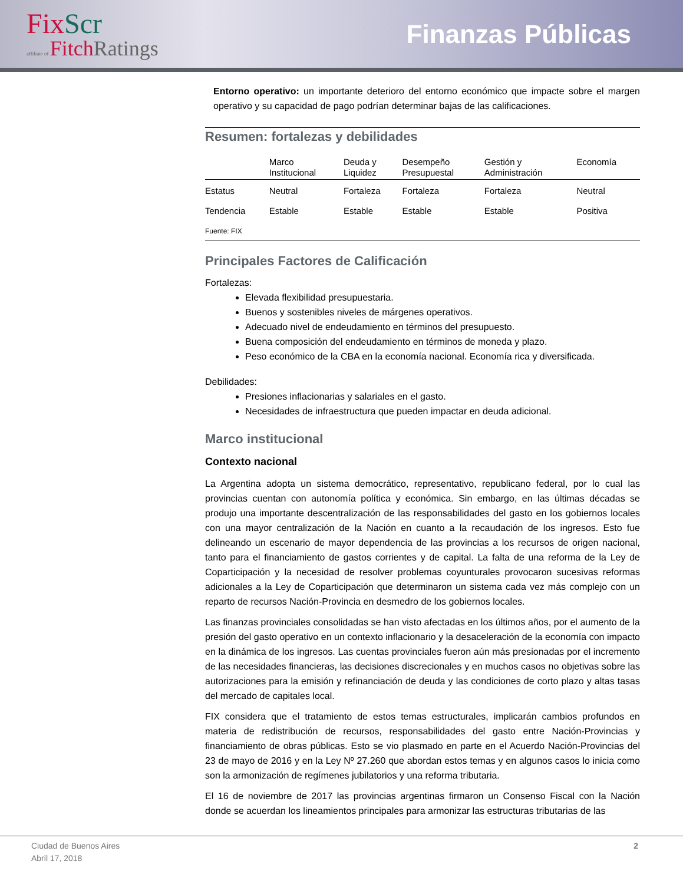FixScr
affiliate of FitchRatings
Finanzas Públicas
Entorno operativo: un importante deterioro del entorno económico que impacte sobre el margen operativo y su capacidad de pago podrían determinar bajas de las calificaciones.
Resumen: fortalezas y debilidades
| | Marco Institucional | Deuda y Liquidez | Desempeño Presupuestal | Gestión y Administración | Economía |
| --- | --- | --- | --- | --- | --- |
| Estatus | Neutral | Fortaleza | Fortaleza | Fortaleza | Neutral |
| Tendencia | Estable | Estable | Estable | Estable | Positiva |
| Fuente: FIX | | | | | |
Principales Factores de Calificación
Fortalezas:
Elevada flexibilidad presupuestaria.
Buenos y sostenibles niveles de márgenes operativos.
Adecuado nivel de endeudamiento en términos del presupuesto.
Buena composición del endeudamiento en términos de moneda y plazo.
Peso económico de la CBA en la economía nacional. Economía rica y diversificada.
Debilidades:
Presiones inflacionarias y salariales en el gasto.
Necesidades de infraestructura que pueden impactar en deuda adicional.
Marco institucional
Contexto nacional
La Argentina adopta un sistema democrático, representativo, republicano federal, por lo cual las provincias cuentan con autonomía política y económica. Sin embargo, en las últimas décadas se produjo una importante descentralización de las responsabilidades del gasto en los gobiernos locales con una mayor centralización de la Nación en cuanto a la recaudación de los ingresos. Esto fue delineando un escenario de mayor dependencia de las provincias a los recursos de origen nacional, tanto para el financiamiento de gastos corrientes y de capital. La falta de una reforma de la Ley de Coparticipación y la necesidad de resolver problemas coyunturales provocaron sucesivas reformas adicionales a la Ley de Coparticipación que determinaron un sistema cada vez más complejo con un reparto de recursos Nación-Provincia en desmedro de los gobiernos locales.
Las finanzas provinciales consolidadas se han visto afectadas en los últimos años, por el aumento de la presión del gasto operativo en un contexto inflacionario y la desaceleración de la economía con impacto en la dinámica de los ingresos. Las cuentas provinciales fueron aún más presionadas por el incremento de las necesidades financieras, las decisiones discrecionales y en muchos casos no objetivas sobre las autorizaciones para la emisión y refinanciación de deuda y las condiciones de corto plazo y altas tasas del mercado de capitales local.
FIX considera que el tratamiento de estos temas estructurales, implicarán cambios profundos en materia de redistribución de recursos, responsabilidades del gasto entre Nación-Provincias y financiamiento de obras públicas. Esto se vio plasmado en parte en el Acuerdo Nación-Provincias del 23 de mayo de 2016 y en la Ley Nº 27.260 que abordan estos temas y en algunos casos lo inicia como son la armonización de regímenes jubilatorios y una reforma tributaria.
El 16 de noviembre de 2017 las provincias argentinas firmaron un Consenso Fiscal con la Nación donde se acuerdan los lineamientos principales para armonizar las estructuras tributarias de las
Ciudad de Buenos Aires
Abril 17, 2018
2